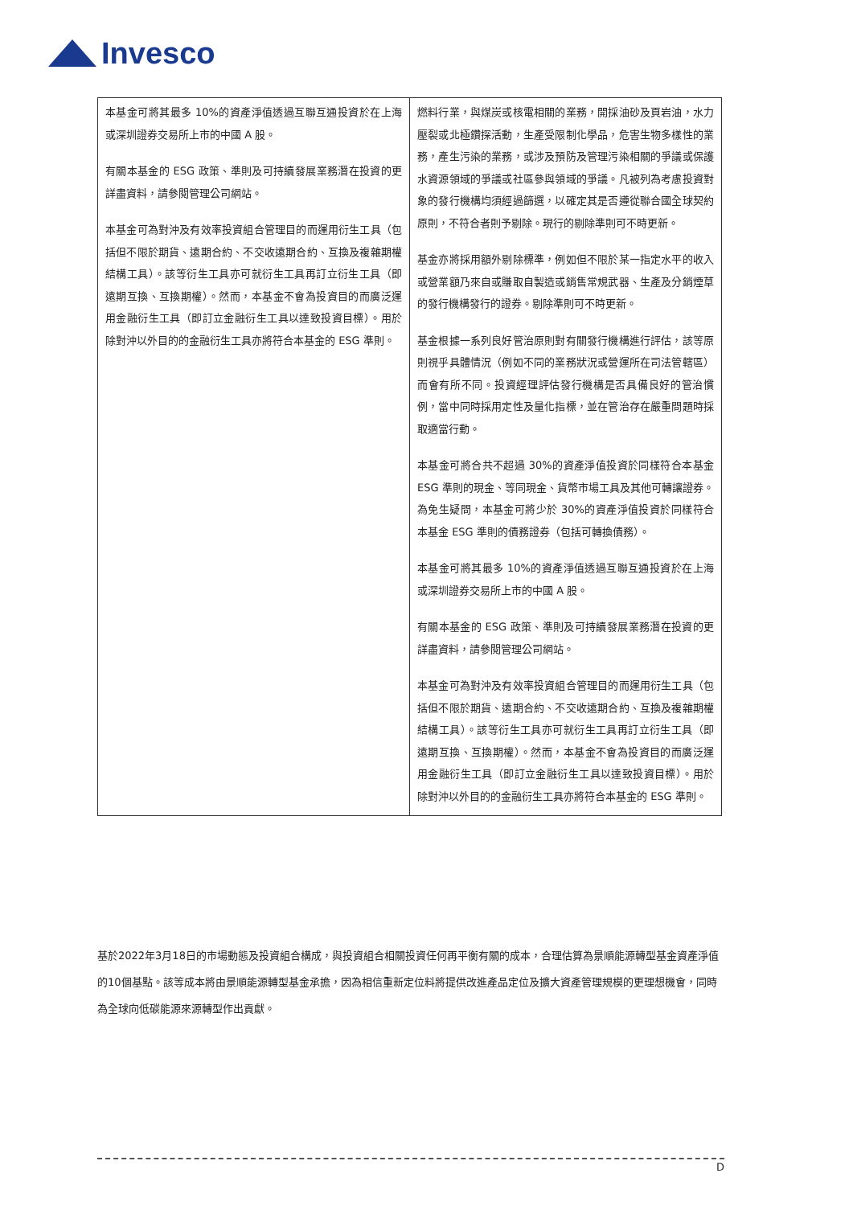Invesco
| 本基金可將其最多 10%的資產淨值透過互聯互通投資於在上海或深圳證券交易所上市的中國 A 股。 有關本基金的 ESG 政策、準則及可持續發展業務潛在投資的更詳盡資料，請參閱管理公司網站。 本基金可為對沖及有效率投資組合管理目的而運用衍生工具（包括但不限於期貨、遠期合約、不交收遠期合約、互換及複雜期權結構工具）。該等衍生工具亦可就衍生工具再訂立衍生工具（即遠期互換、互換期權）。然而，本基金不會為投資目的而廣泛運用金融衍生工具（即訂立金融衍生工具以達致投資目標）。用於除對沖以外目的的金融衍生工具亦將符合本基金的 ESG 準則。 | 燃料行業，與煤炭或核電相關的業務，開採油砂及頁岩油，水力壓裂或北極鑽探活動，生產受限制化學品，危害生物多樣性的業務，產生污染的業務，或涉及預防及管理污染相關的爭議或保護水資源領域的爭議或社區參與領域的爭議。凡被列為考慮投資對象的發行機構均須經過篩選，以確定其是否遵從聯合國全球契約原則，不符合者則予剔除。現行的剔除準則可不時更新。 基金亦將採用額外剔除標準，例如但不限於某一指定水平的收入或營業額乃來自或賺取自製造或銷售常規武器、生產及分銷煙草的發行機構發行的證券。剔除準則可不時更新。 基金根據一系列良好管治原則對有關發行機構進行評估，該等原則視乎具體情況（例如不同的業務狀況或營運所在司法管轄區）而會有所不同。投資經理評估發行機構是否具備良好的管治慣例，當中同時採用定性及量化指標，並在管治存在嚴重問題時採取適當行動。 本基金可將合共不超過 30%的資產淨值投資於同樣符合本基金 ESG 準則的現金、等同現金、貨幣市場工具及其他可轉讓證券。為免生疑問，本基金可將少於 30%的資產淨值投資於同樣符合本基金 ESG 準則的債務證券（包括可轉換債務）。 本基金可將其最多 10%的資產淨值透過互聯互通投資於在上海或深圳證券交易所上市的中國 A 股。 有關本基金的 ESG 政策、準則及可持續發展業務潛在投資的更詳盡資料，請參閱管理公司網站。 本基金可為對沖及有效率投資組合管理目的而運用衍生工具（包括但不限於期貨、遠期合約、不交收遠期合約、互換及複雜期權結構工具）。該等衍生工具亦可就衍生工具再訂立衍生工具（即遠期互換、互換期權）。然而，本基金不會為投資目的而廣泛運用金融衍生工具（即訂立金融衍生工具以達致投資目標）。用於除對沖以外目的的金融衍生工具亦將符合本基金的 ESG 準則。 |
基於2022年3月18日的市場動態及投資組合構成，與投資組合相關投資任何再平衡有關的成本，合理估算為景順能源轉型基金資產淨值的10個基點。該等成本將由景順能源轉型基金承擔，因為相信重新定位料將提供改進產品定位及擴大資產管理規模的更理想機會，同時為全球向低碳能源來源轉型作出貢獻。
D